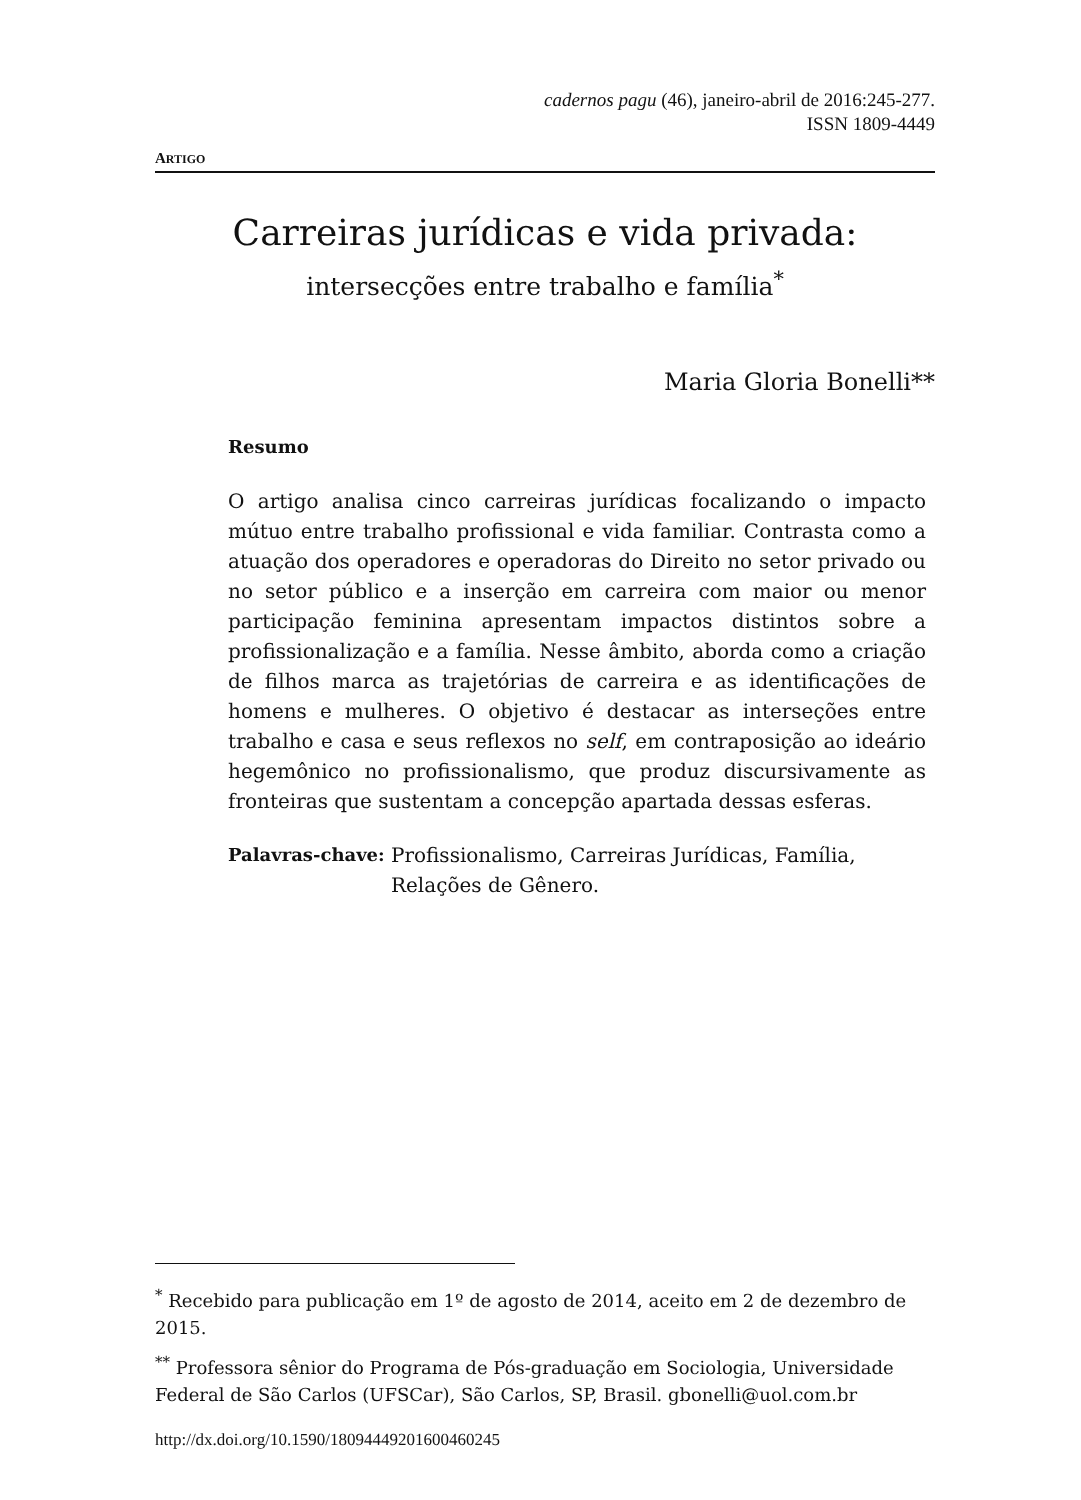cadernos pagu (46), janeiro-abril de 2016:245-277.
ISSN 1809-4449
ARTIGO
Carreiras jurídicas e vida privada:
intersecções entre trabalho e família<sup>*</sup>
Maria Gloria Bonelli**
Resumo
O artigo analisa cinco carreiras jurídicas focalizando o impacto mútuo entre trabalho profissional e vida familiar. Contrasta como a atuação dos operadores e operadoras do Direito no setor privado ou no setor público e a inserção em carreira com maior ou menor participação feminina apresentam impactos distintos sobre a profissionalização e a família. Nesse âmbito, aborda como a criação de filhos marca as trajetórias de carreira e as identificações de homens e mulheres. O objetivo é destacar as interseções entre trabalho e casa e seus reflexos no self, em contraposição ao ideário hegemônico no profissionalismo, que produz discursivamente as fronteiras que sustentam a concepção apartada dessas esferas.
Palavras-chave: Profissionalismo, Carreiras Jurídicas, Família, Relações de Gênero.
<sup>*</sup> Recebido para publicação em 1º de agosto de 2014, aceito em 2 de dezembro de 2015.
<sup>**</sup> Professora sênior do Programa de Pós-graduação em Sociologia, Universidade Federal de São Carlos (UFSCar), São Carlos, SP, Brasil. gbonelli@uol.com.br
http://dx.doi.org/10.1590/18094449201600460245